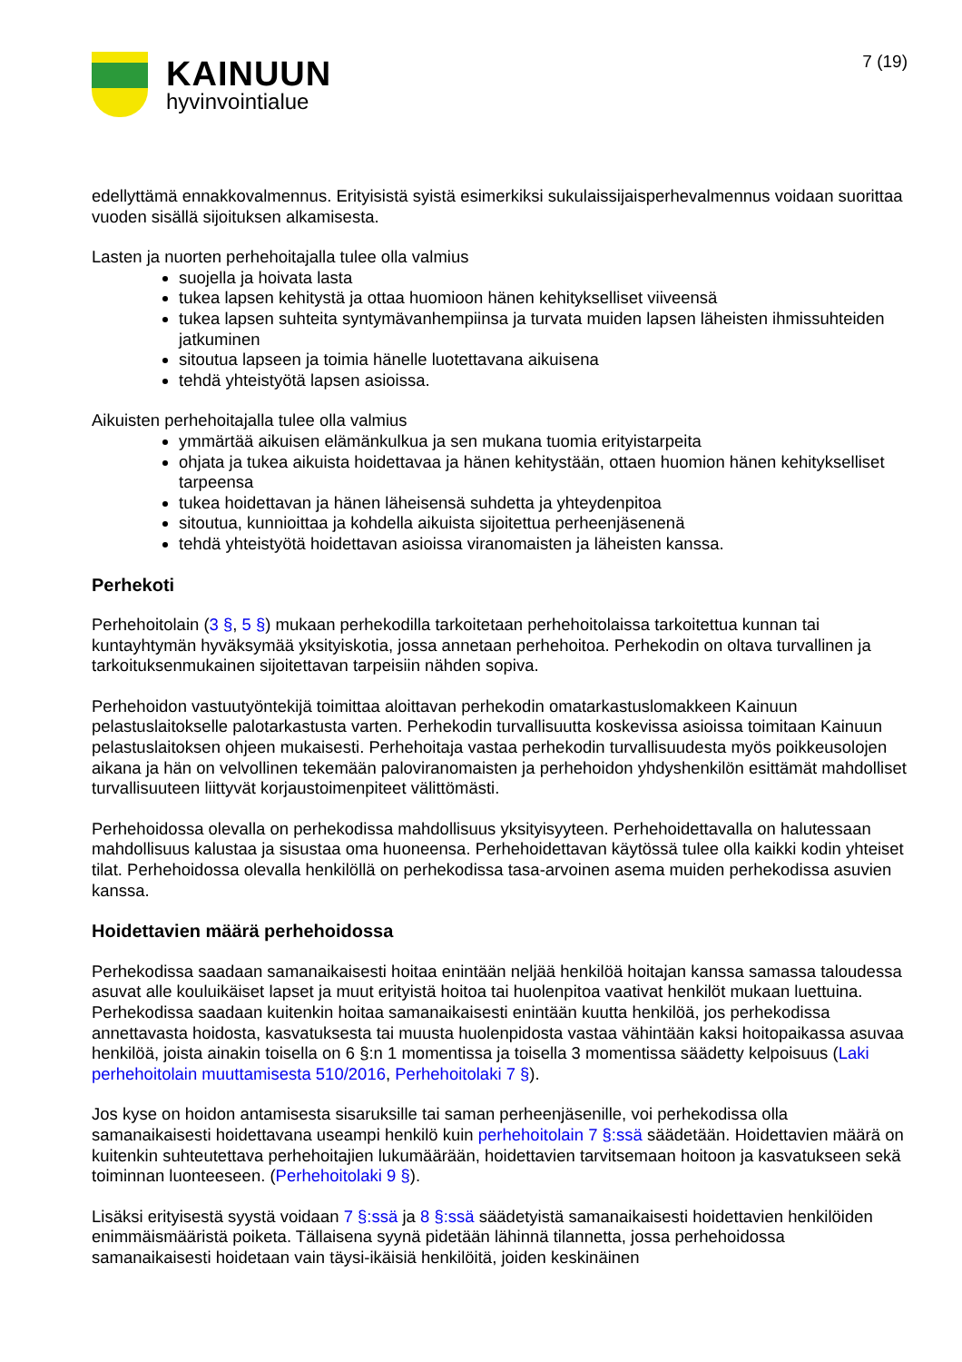KAINUUN
hyvinvointialue
7 (19)
edellyttämä ennakkovalmennus. Erityisistä syistä esimerkiksi sukulaissijaisperhevalmennus voidaan suorittaa vuoden sisällä sijoituksen alkamisesta.
Lasten ja nuorten perhehoitajalla tulee olla valmius
suojella ja hoivata lasta
tukea lapsen kehitystä ja ottaa huomioon hänen kehitykselliset viiveensä
tukea lapsen suhteita syntymävanhempiinsa ja turvata muiden lapsen läheisten ihmissuhteiden jatkuminen
sitoutua lapseen ja toimia hänelle luotettavana aikuisena
tehdä yhteistyötä lapsen asioissa.
Aikuisten perhehoitajalla tulee olla valmius
ymmärtää aikuisen elämänkulkua ja sen mukana tuomia erityistarpeita
ohjata ja tukea aikuista hoidettavaa ja hänen kehitystään, ottaen huomion hänen kehitykselliset tarpeensa
tukea hoidettavan ja hänen läheisensä suhdetta ja yhteydenpitoa
sitoutua, kunnioittaa ja kohdella aikuista sijoitettua perheenjäsenenä
tehdä yhteistyötä hoidettavan asioissa viranomaisten ja läheisten kanssa.
Perhekoti
Perhehoitolain (3 §, 5 §) mukaan perhekodilla tarkoitetaan perhehoitolaissa tarkoitettua kunnan tai kuntayhtymän hyväksymää yksityiskotia, jossa annetaan perhehoitoa. Perhekodin on oltava turvallinen ja tarkoituksenmukainen sijoitettavan tarpeisiin nähden sopiva.
Perhehoidon vastuutyöntekijä toimittaa aloittavan perhekodin omatarkastuslomakkeen Kainuun pelastuslaitokselle palotarkastusta varten. Perhekodin turvallisuutta koskevissa asioissa toimitaan Kainuun pelastuslaitoksen ohjeen mukaisesti. Perhehoitaja vastaa perhekodin turvallisuudesta myös poikkeusolojen aikana ja hän on velvollinen tekemään paloviranomaisten ja perhehoidon yhdyshenkilön esittämät mahdolliset turvallisuuteen liittyvät korjaustoimenpiteet välittömästi.
Perhehoidossa olevalla on perhekodissa mahdollisuus yksityisyyteen. Perhehoidettavalla on halutessaan mahdollisuus kalustaa ja sisustaa oma huoneensa. Perhehoidettavan käytössä tulee olla kaikki kodin yhteiset tilat. Perhehoidossa olevalla henkilöllä on perhekodissa tasa-arvoinen asema muiden perhekodissa asuvien kanssa.
Hoidettavien määrä perhehoidossa
Perhekodissa saadaan samanaikaisesti hoitaa enintään neljää henkilöä hoitajan kanssa samassa taloudessa asuvat alle kouluikäiset lapset ja muut erityistä hoitoa tai huolenpitoa vaativat henkilöt mukaan luettuina. Perhekodissa saadaan kuitenkin hoitaa samanaikaisesti enintään kuutta henkilöä, jos perhekodissa annettavasta hoidosta, kasvatuksesta tai muusta huolenpidosta vastaa vähintään kaksi hoitopaikassa asuvaa henkilöä, joista ainakin toisella on 6 §:n 1 momentissa ja toisella 3 momentissa säädetty kelpoisuus (Laki perhehoitolain muuttamisesta 510/2016, Perhehoitolaki 7 §).
Jos kyse on hoidon antamisesta sisaruksille tai saman perheenjäsenille, voi perhekodissa olla samanaikaisesti hoidettavana useampi henkilö kuin perhehoitolain 7 §:ssä säädetään. Hoidettavien määrä on kuitenkin suhteutettava perhehoitajien lukumäärään, hoidettavien tarvitsemaan hoitoon ja kasvatukseen sekä toiminnan luonteeseen. (Perhehoitolaki 9 §).
Lisäksi erityisestä syystä voidaan 7 §:ssä ja 8 §:ssä säädetyistä samanaikaisesti hoidettavien henkilöiden enimmäismääristä poiketa. Tällaisena syynä pidetään lähinnä tilannetta, jossa perhehoidossa samanaikaisesti hoidetaan vain täysi-ikäisiä henkilöitä, joiden keskinäinen